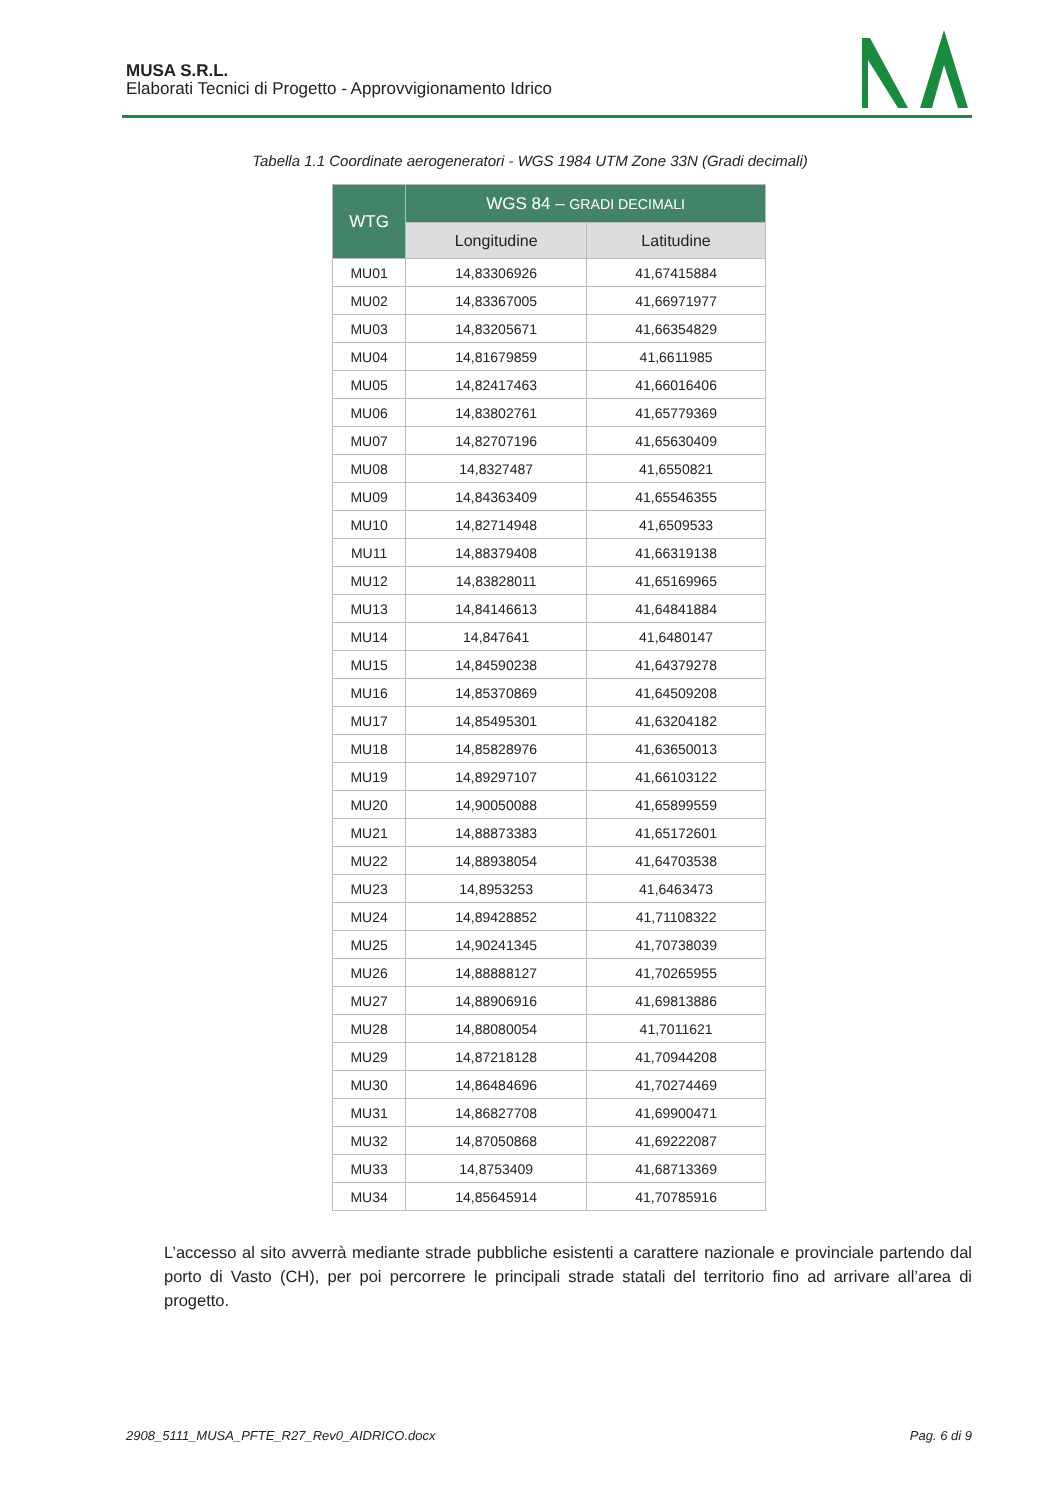MUSA S.R.L.
Elaborati Tecnici di Progetto - Approvvigionamento Idrico
Tabella 1.1 Coordinate aerogeneratori - WGS 1984 UTM Zone 33N (Gradi decimali)
| WTG | WGS 84 – GRADI DECIMALI | |
| --- | --- | --- |
| | Longitudine | Latitudine |
| MU01 | 14,83306926 | 41,67415884 |
| MU02 | 14,83367005 | 41,66971977 |
| MU03 | 14,83205671 | 41,66354829 |
| MU04 | 14,81679859 | 41,6611985 |
| MU05 | 14,82417463 | 41,66016406 |
| MU06 | 14,83802761 | 41,65779369 |
| MU07 | 14,82707196 | 41,65630409 |
| MU08 | 14,8327487 | 41,6550821 |
| MU09 | 14,84363409 | 41,65546355 |
| MU10 | 14,82714948 | 41,6509533 |
| MU11 | 14,88379408 | 41,66319138 |
| MU12 | 14,83828011 | 41,65169965 |
| MU13 | 14,84146613 | 41,64841884 |
| MU14 | 14,847641 | 41,6480147 |
| MU15 | 14,84590238 | 41,64379278 |
| MU16 | 14,85370869 | 41,64509208 |
| MU17 | 14,85495301 | 41,63204182 |
| MU18 | 14,85828976 | 41,63650013 |
| MU19 | 14,89297107 | 41,66103122 |
| MU20 | 14,90050088 | 41,65899559 |
| MU21 | 14,88873383 | 41,65172601 |
| MU22 | 14,88938054 | 41,64703538 |
| MU23 | 14,8953253 | 41,6463473 |
| MU24 | 14,89428852 | 41,71108322 |
| MU25 | 14,90241345 | 41,70738039 |
| MU26 | 14,88888127 | 41,70265955 |
| MU27 | 14,88906916 | 41,69813886 |
| MU28 | 14,88080054 | 41,7011621 |
| MU29 | 14,87218128 | 41,70944208 |
| MU30 | 14,86484696 | 41,70274469 |
| MU31 | 14,86827708 | 41,69900471 |
| MU32 | 14,87050868 | 41,69222087 |
| MU33 | 14,8753409 | 41,68713369 |
| MU34 | 14,85645914 | 41,70785916 |
L’accesso al sito avverrà mediante strade pubbliche esistenti a carattere nazionale e provinciale partendo dal porto di Vasto (CH), per poi percorrere le principali strade statali del territorio fino ad arrivare all’area di progetto.
2908_5111_MUSA_PFTE_R27_Rev0_AIDRICO.docx
Pag. 6 di 9